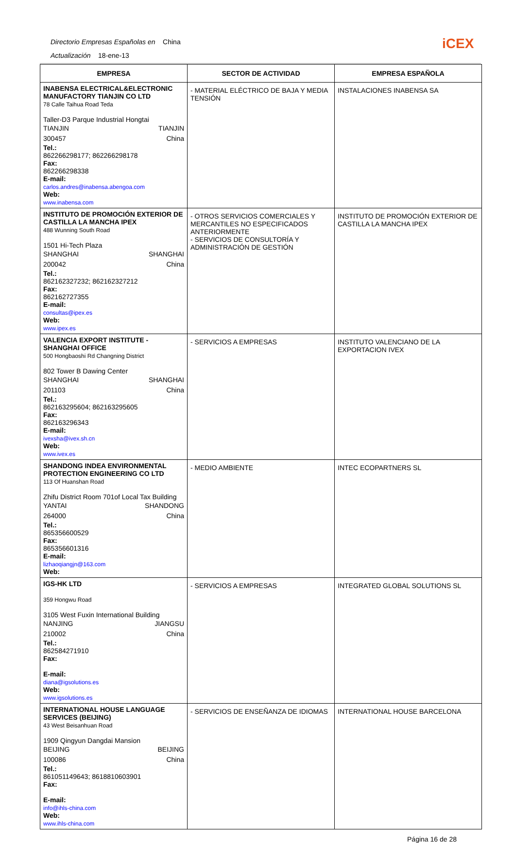Directorio Empresas Españolas en China
Actualización 18-ene-13
iCEX
| EMPRESA | SECTOR DE ACTIVIDAD | EMPRESA ESPAÑOLA |
| --- | --- | --- |
| INABENSA ELECTRICAL&ELECTRONIC MANUFACTORY TIANJIN CO LTD 78 Calle Taihua Road Teda Taller-D3 Parque Industrial Hongtai TIANJIN TIANJIN 300457 China Tel.: 862266298177; 862266298178 Fax: 862266298338 E-mail: carlos.andres@inabensa.abengoa.com Web: www.inabensa.com | - MATERIAL ELÉCTRICO DE BAJA Y MEDIA TENSIÓN | INSTALACIONES INABENSA SA |
| INSTITUTO DE PROMOCIÓN EXTERIOR DE CASTILLA LA MANCHA IPEX 488 Wunning South Road 1501 Hi-Tech Plaza SHANGHAI SHANGHAI 200042 China Tel.: 862162327232; 862162327212 Fax: 862162727355 E-mail: consultas@ipex.es Web: www.ipex.es | - OTROS SERVICIOS COMERCIALES Y MERCANTILES NO ESPECIFICADOS ANTERIORMENTE - SERVICIOS DE CONSULTORÍA Y ADMINISTRACIÓN DE GESTIÓN | INSTITUTO DE PROMOCIÓN EXTERIOR DE CASTILLA LA MANCHA IPEX |
| VALENCIA EXPORT INSTITUTE - SHANGHAI OFFICE 500 Hongbaoshi Rd Changning District 802 Tower B Dawing Center SHANGHAI SHANGHAI 201103 China Tel.: 862163295604; 862163295605 Fax: 862163296343 E-mail: ivexsha@ivex.sh.cn Web: www.ivex.es | - SERVICIOS A EMPRESAS | INSTITUTO VALENCIANO DE LA EXPORTACION IVEX |
| SHANDONG INDEA ENVIRONMENTAL PROTECTION ENGINEERING CO LTD 113 Of Huanshan Road Zhifu District Room 701of Local Tax Building YANTAI SHANDONG 264000 China Tel.: 865356600529 Fax: 865356601316 E-mail: lizhaoqiangjn@163.com Web: | - MEDIO AMBIENTE | INTEC ECOPARTNERS SL |
| IGS-HK LTD 359 Hongwu Road 3105 West Fuxin International Building NANJING JIANGSU 210002 China Tel.: 862584271910 Fax: E-mail: diana@igsolutions.es Web: www.igsolutions.es | - SERVICIOS A EMPRESAS | INTEGRATED GLOBAL SOLUTIONS SL |
| INTERNATIONAL HOUSE LANGUAGE SERVICES (BEIJING) 43 West Beisanhuan Road 1909 Qingyun Dangdai Mansion BEIJING BEIJING 100086 China Tel.: 861051149643; 8618810603901 Fax: E-mail: info@ihls-china.com Web: www.ihls-china.com | - SERVICIOS DE ENSEÑANZA DE IDIOMAS | INTERNATIONAL HOUSE BARCELONA |
Página 16 de 28